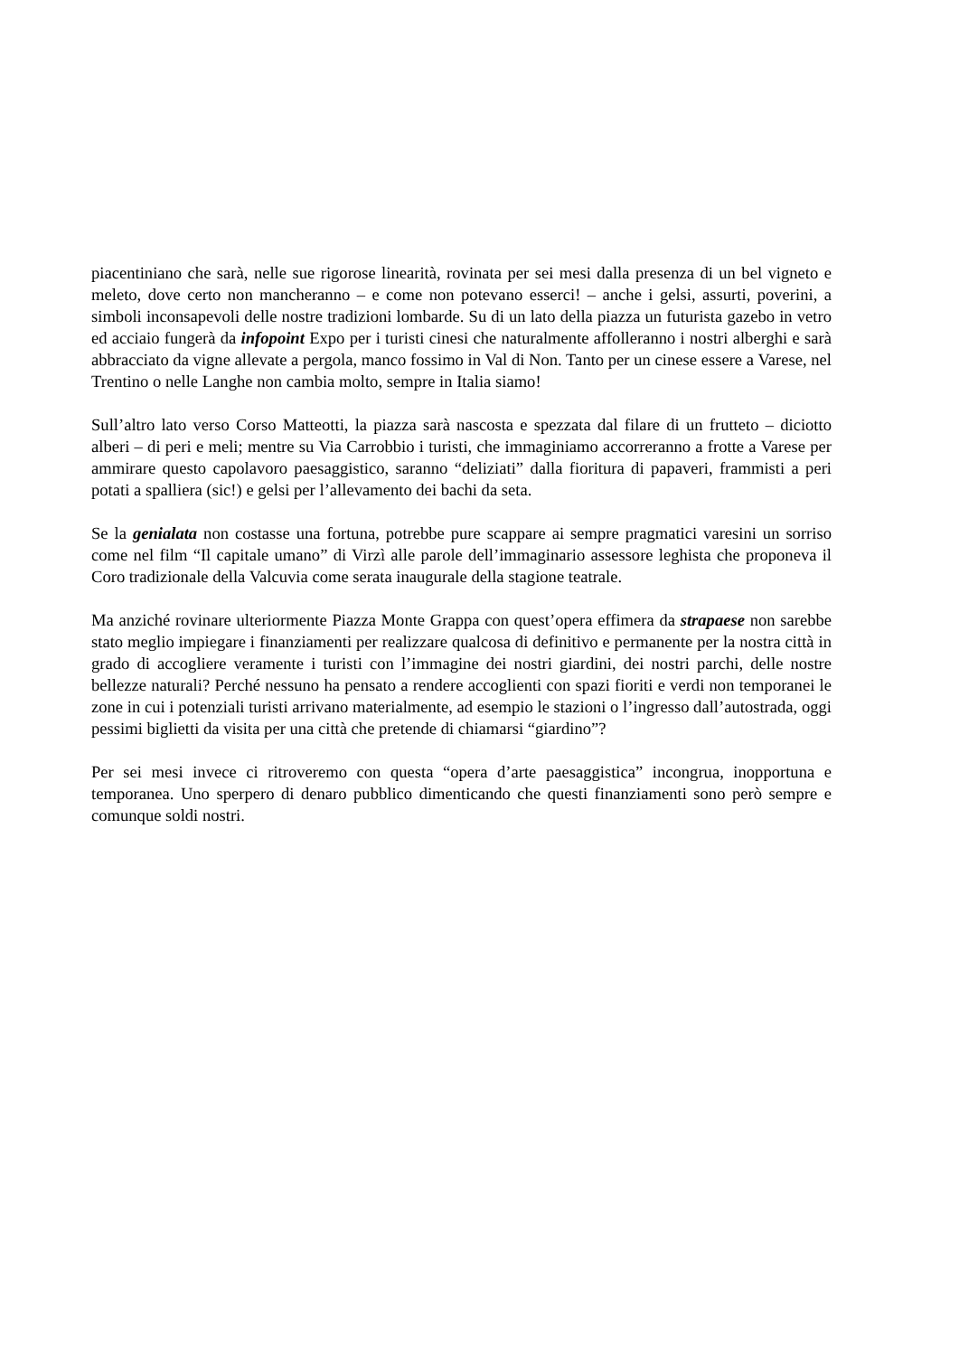piacentiniano che sarà, nelle sue rigorose linearità, rovinata per sei mesi dalla presenza di un bel vigneto e meleto, dove certo non mancheranno – e come non potevano esserci! – anche i gelsi, assurti, poverini, a simboli inconsapevoli delle nostre tradizioni lombarde. Su di un lato della piazza un futurista gazebo in vetro ed acciaio fungerà da infopoint Expo per i turisti cinesi che naturalmente affolleranno i nostri alberghi e sarà abbracciato da vigne allevate a pergola, manco fossimo in Val di Non. Tanto per un cinese essere a Varese, nel Trentino o nelle Langhe non cambia molto, sempre in Italia siamo!
Sull’altro lato verso Corso Matteotti, la piazza sarà nascosta e spezzata dal filare di un frutteto – diciotto alberi – di peri e meli; mentre su Via Carrobbio i turisti, che immaginiamo accorreranno a frotte a Varese per ammirare questo capolavoro paesaggistico, saranno “deliziati” dalla fioritura di papaveri, frammisti a peri potati a spalliera (sic!) e gelsi per l’allevamento dei bachi da seta.
Se la genialata non costasse una fortuna, potrebbe pure scappare ai sempre pragmatici varesini un sorriso come nel film “Il capitale umano” di Virzì alle parole dell’immaginario assessore leghista che proponeva il Coro tradizionale della Valcuvia come serata inaugurale della stagione teatrale.
Ma anziché rovinare ulteriormente Piazza Monte Grappa con quest’opera effimera da strapaese non sarebbe stato meglio impiegare i finanziamenti per realizzare qualcosa di definitivo e permanente per la nostra città in grado di accogliere veramente i turisti con l’immagine dei nostri giardini, dei nostri parchi, delle nostre bellezze naturali? Perché nessuno ha pensato a rendere accoglienti con spazi fioriti e verdi non temporanei le zone in cui i potenziali turisti arrivano materialmente, ad esempio le stazioni o l’ingresso dall’autostrada, oggi pessimi biglietti da visita per una città che pretende di chiamarsi “giardino”?
Per sei mesi invece ci ritroveremo con questa “opera d’arte paesaggistica” incongrua, inopportuna e temporanea. Uno sperpero di denaro pubblico dimenticando che questi finanziamenti sono però sempre e comunque soldi nostri.